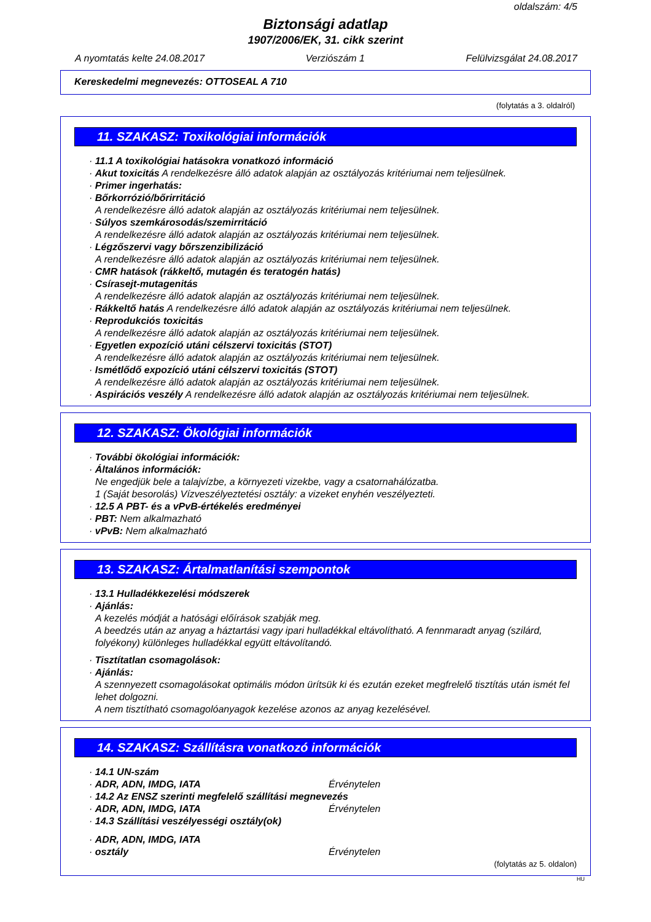oldalszám: 4/5
Biztonsági adatlap
1907/2006/EK, 31. cikk szerint
A nyomtatás kelte 24.08.2017 Verziószám 1 Felülvizsgálat 24.08.2017
Kereskedelmi megnevezés: OTTOSEAL A 710
(folytatás a 3. oldalról)
11. SZAKASZ: Toxikológiai információk
· 11.1 A toxikológiai hatásokra vonatkozó információ
· Akut toxicitás A rendelkezésre álló adatok alapján az osztályozás kritériumai nem teljesülnek.
· Primer ingerhatás:
· Bőrkorrózió/bőrirritáció
A rendelkezésre álló adatok alapján az osztályozás kritériumai nem teljesülnek.
· Súlyos szemkárosodás/szemirritáció
A rendelkezésre álló adatok alapján az osztályozás kritériumai nem teljesülnek.
· Légzőszervi vagy bőrszenzibilizáció
A rendelkezésre álló adatok alapján az osztályozás kritériumai nem teljesülnek.
· CMR hatások (rákkeltő, mutagén és teratogén hatás)
· Csírasejt-mutagenitás
A rendelkezésre álló adatok alapján az osztályozás kritériumai nem teljesülnek.
· Rákkeltő hatás A rendelkezésre álló adatok alapján az osztályozás kritériumai nem teljesülnek.
· Reprodukciós toxicitás
A rendelkezésre álló adatok alapján az osztályozás kritériumai nem teljesülnek.
· Egyetlen expozíció utáni célszervi toxicitás (STOT)
A rendelkezésre álló adatok alapján az osztályozás kritériumai nem teljesülnek.
· Ismétlődő expozíció utáni célszervi toxicitás (STOT)
A rendelkezésre álló adatok alapján az osztályozás kritériumai nem teljesülnek.
· Aspirációs veszély A rendelkezésre álló adatok alapján az osztályozás kritériumai nem teljesülnek.
12. SZAKASZ: Ökológiai információk
· További ökológiai információk:
· Általános információk:
Ne engedjük bele a talajvízbe, a környezeti vizekbe, vagy a csatornahálózatba.
1 (Saját besorolás) Vízveszélyeztetési osztály: a vizeket enyhén veszélyezteti.
· 12.5 A PBT- és a vPvB-értékelés eredményei
· PBT: Nem alkalmazható
· vPvB: Nem alkalmazható
13. SZAKASZ: Ártalmatlanítási szempontok
· 13.1 Hulladékkezelési módszerek
· Ajánlás:
A kezelés módját a hatósági előírások szabják meg.
A beedzés után az anyag a háztartási vagy ipari hulladékkal eltávolítható. A fennmaradt anyag (szilárd, folyékony) különleges hulladékkal együtt eltávolítandó.
· Tisztítatlan csomagolások:
· Ajánlás:
A szennyezett csomagolásokat optimális módon ürítsük ki és ezután ezeket megfrelelő tisztítás után ismét fel lehet dolgozni.
A nem tisztítható csomagolóanyagok kezelése azonos az anyag kezelésével.
14. SZAKASZ: Szállításra vonatkozó információk
· 14.1 UN-szám
· ADR, ADN, IMDG, IATA Érvénytelen
· 14.2 Az ENSZ szerinti megfelelő szállítási megnevezés
· ADR, ADN, IMDG, IATA Érvénytelen
· 14.3 Szállítási veszélyességi osztály(ok)
· ADR, ADN, IMDG, IATA
· osztály Érvénytelen
(folytatás az 5. oldalon)
HU